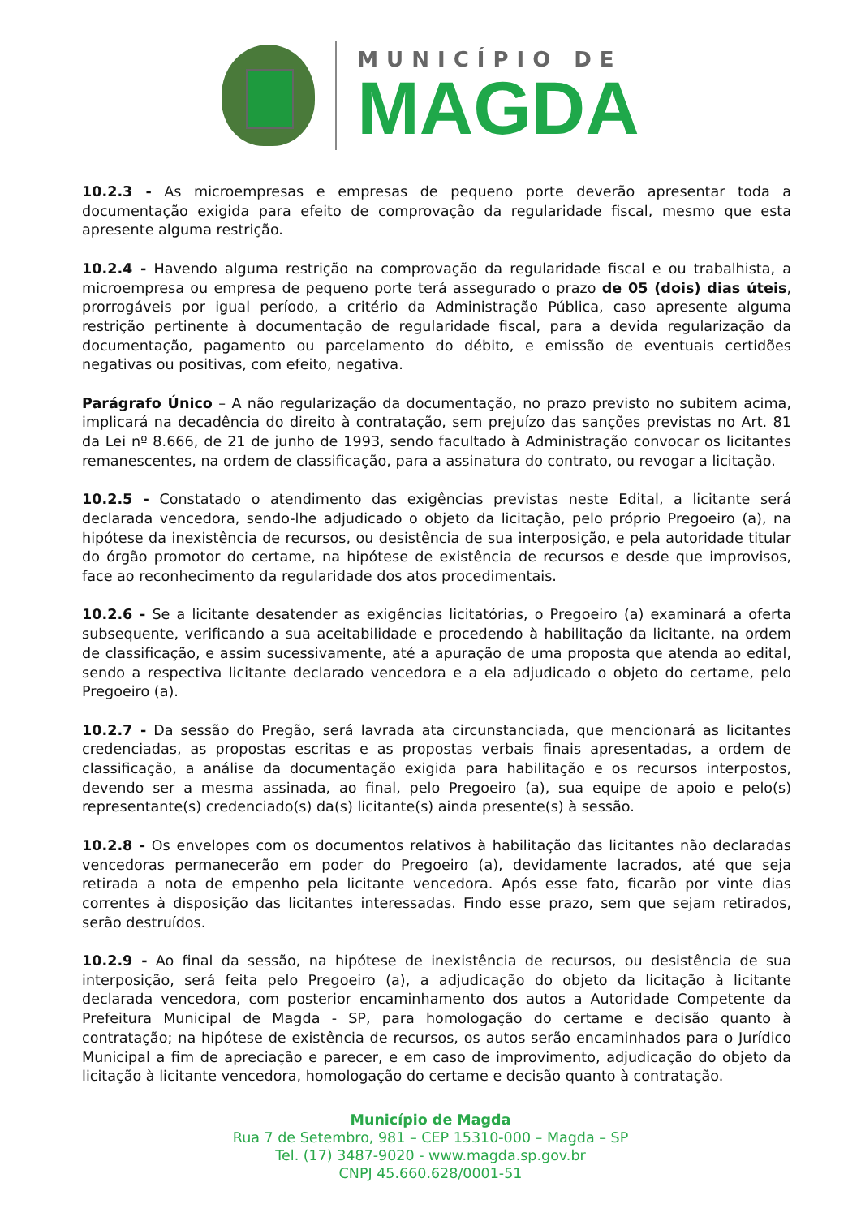MUNICÍPIO DE
MAGDA
10.2.3 - As microempresas e empresas de pequeno porte deverão apresentar toda a documentação exigida para efeito de comprovação da regularidade fiscal, mesmo que esta apresente alguma restrição.
10.2.4 - Havendo alguma restrição na comprovação da regularidade fiscal e ou trabalhista, a microempresa ou empresa de pequeno porte terá assegurado o prazo de 05 (dois) dias úteis, prorrogáveis por igual período, a critério da Administração Pública, caso apresente alguma restrição pertinente à documentação de regularidade fiscal, para a devida regularização da documentação, pagamento ou parcelamento do débito, e emissão de eventuais certidões negativas ou positivas, com efeito, negativa.
Parágrafo Único – A não regularização da documentação, no prazo previsto no subitem acima, implicará na decadência do direito à contratação, sem prejuízo das sanções previstas no Art. 81 da Lei nº 8.666, de 21 de junho de 1993, sendo facultado à Administração convocar os licitantes remanescentes, na ordem de classificação, para a assinatura do contrato, ou revogar a licitação.
10.2.5 - Constatado o atendimento das exigências previstas neste Edital, a licitante será declarada vencedora, sendo-lhe adjudicado o objeto da licitação, pelo próprio Pregoeiro (a), na hipótese da inexistência de recursos, ou desistência de sua interposição, e pela autoridade titular do órgão promotor do certame, na hipótese de existência de recursos e desde que improvisos, face ao reconhecimento da regularidade dos atos procedimentais.
10.2.6 - Se a licitante desatender as exigências licitatórias, o Pregoeiro (a) examinará a oferta subsequente, verificando a sua aceitabilidade e procedendo à habilitação da licitante, na ordem de classificação, e assim sucessivamente, até a apuração de uma proposta que atenda ao edital, sendo a respectiva licitante declarado vencedora e a ela adjudicado o objeto do certame, pelo Pregoeiro (a).
10.2.7 - Da sessão do Pregão, será lavrada ata circunstanciada, que mencionará as licitantes credenciadas, as propostas escritas e as propostas verbais finais apresentadas, a ordem de classificação, a análise da documentação exigida para habilitação e os recursos interpostos, devendo ser a mesma assinada, ao final, pelo Pregoeiro (a), sua equipe de apoio e pelo(s) representante(s) credenciado(s) da(s) licitante(s) ainda presente(s) à sessão.
10.2.8 - Os envelopes com os documentos relativos à habilitação das licitantes não declaradas vencedoras permanecerão em poder do Pregoeiro (a), devidamente lacrados, até que seja retirada a nota de empenho pela licitante vencedora. Após esse fato, ficarão por vinte dias correntes à disposição das licitantes interessadas. Findo esse prazo, sem que sejam retirados, serão destruídos.
10.2.9 - Ao final da sessão, na hipótese de inexistência de recursos, ou desistência de sua interposição, será feita pelo Pregoeiro (a), a adjudicação do objeto da licitação à licitante declarada vencedora, com posterior encaminhamento dos autos a Autoridade Competente da Prefeitura Municipal de Magda - SP, para homologação do certame e decisão quanto à contratação; na hipótese de existência de recursos, os autos serão encaminhados para o Jurídico Municipal a fim de apreciação e parecer, e em caso de improvimento, adjudicação do objeto da licitação à licitante vencedora, homologação do certame e decisão quanto à contratação.
Município de Magda
Rua 7 de Setembro, 981 – CEP 15310-000 – Magda – SP
Tel. (17) 3487-9020 - www.magda.sp.gov.br
CNPJ 45.660.628/0001-51